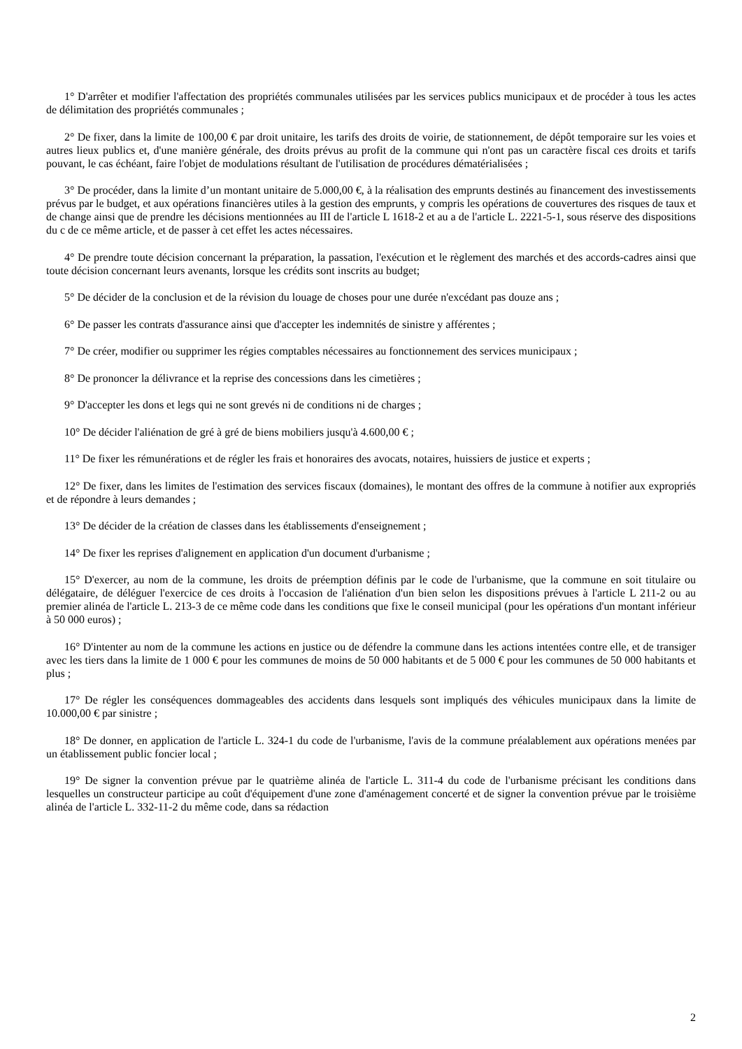1° D'arrêter et modifier l'affectation des propriétés communales utilisées par les services publics municipaux et de procéder à tous les actes de délimitation des propriétés communales ;
2° De fixer, dans la limite de 100,00 € par droit unitaire, les tarifs des droits de voirie, de stationnement, de dépôt temporaire sur les voies et autres lieux publics et, d'une manière générale, des droits prévus au profit de la commune qui n'ont pas un caractère fiscal ces droits et tarifs pouvant, le cas échéant, faire l'objet de modulations résultant de l'utilisation de procédures dématérialisées ;
3° De procéder, dans la limite d’un montant unitaire de 5.000,00 €, à la réalisation des emprunts destinés au financement des investissements prévus par le budget, et aux opérations financières utiles à la gestion des emprunts, y compris les opérations de couvertures des risques de taux et de change ainsi que de prendre les décisions mentionnées au III de l'article L 1618-2 et au a de l'article L. 2221-5-1, sous réserve des dispositions du c de ce même article, et de passer à cet effet les actes nécessaires.
4° De prendre toute décision concernant la préparation, la passation, l'exécution et le règlement des marchés et des accords-cadres ainsi que toute décision concernant leurs avenants, lorsque les crédits sont inscrits au budget;
5° De décider de la conclusion et de la révision du louage de choses pour une durée n'excédant pas douze ans ;
6° De passer les contrats d'assurance ainsi que d'accepter les indemnités de sinistre y afférentes ;
7° De créer, modifier ou supprimer les régies comptables nécessaires au fonctionnement des services municipaux ;
8° De prononcer la délivrance et la reprise des concessions dans les cimetières ;
9° D'accepter les dons et legs qui ne sont grevés ni de conditions ni de charges ;
10° De décider l'aliénation de gré à gré de biens mobiliers jusqu'à 4.600,00 € ;
11° De fixer les rémunérations et de régler les frais et honoraires des avocats, notaires, huissiers de justice et experts ;
12° De fixer, dans les limites de l'estimation des services fiscaux (domaines), le montant des offres de la commune à notifier aux expropriés et de répondre à leurs demandes ;
13° De décider de la création de classes dans les établissements d'enseignement ;
14° De fixer les reprises d'alignement en application d'un document d'urbanisme ;
15° D'exercer, au nom de la commune, les droits de préemption définis par le code de l'urbanisme, que la commune en soit titulaire ou délégataire, de déléguer l'exercice de ces droits à l'occasion de l'aliénation d'un bien selon les dispositions prévues à l'article L 211-2 ou au premier alinéa de l'article L. 213-3 de ce même code dans les conditions que fixe le conseil municipal (pour les opérations d'un montant inférieur à 50 000 euros) ;
16° D'intenter au nom de la commune les actions en justice ou de défendre la commune dans les actions intentées contre elle, et de transiger avec les tiers dans la limite de 1 000 € pour les communes de moins de 50 000 habitants et de 5 000 € pour les communes de 50 000 habitants et plus ;
17° De régler les conséquences dommageables des accidents dans lesquels sont impliqués des véhicules municipaux dans la limite de 10.000,00 € par sinistre ;
18° De donner, en application de l'article L. 324-1 du code de l'urbanisme, l'avis de la commune préalablement aux opérations menées par un établissement public foncier local ;
19° De signer la convention prévue par le quatrième alinéa de l'article L. 311-4 du code de l'urbanisme précisant les conditions dans lesquelles un constructeur participe au coût d'équipement d'une zone d'aménagement concerté et de signer la convention prévue par le troisième alinéa de l'article L. 332-11-2 du même code, dans sa rédaction
2